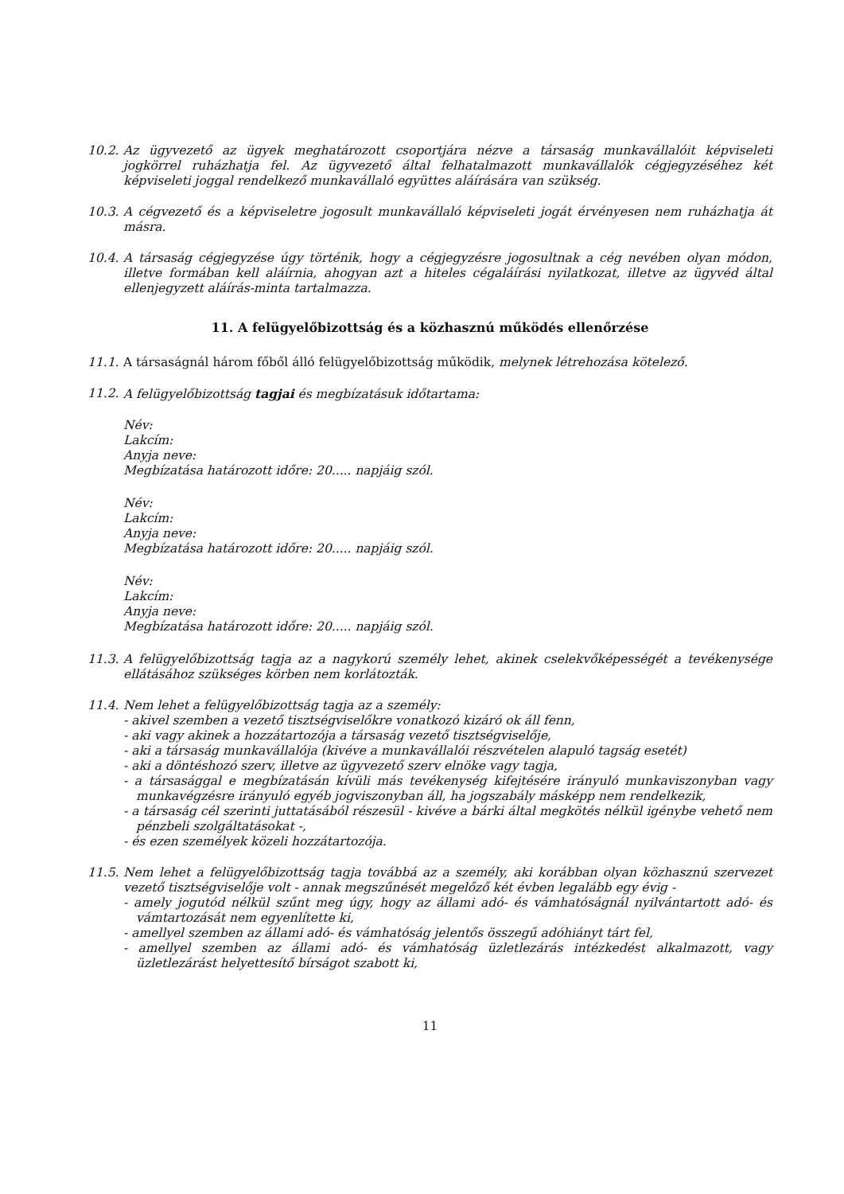10.2.
Az ügyvezető az ügyek meghatározott csoportjára nézve a társaság munkavállalóit képviseleti jogkörrel ruházhatja fel. Az ügyvezető által felhatalmazott munkavállalók cégjegyzéséhez két képviseleti joggal rendelkező munkavállaló együttes aláírására van szükség.
10.3.
A cégvezető és a képviseletre jogosult munkavállaló képviseleti jogát érvényesen nem ruházhatja át másra.
10.4.
A társaság cégjegyzése úgy történik, hogy a cégjegyzésre jogosultnak a cég nevében olyan módon, illetve formában kell aláírnia, ahogyan azt a hiteles cégaláírási nyilatkozat, illetve az ügyvéd által ellenjegyzett aláírás-minta tartalmazza.
11. A felügyelőbizottság és a közhasznú működés ellenőrzése
11.1.
A társaságnál három főből álló felügyelőbizottság működik, melynek létrehozása kötelező.
11.2.
A felügyelőbizottság tagjai és megbízatásuk időtartama:
Név:
Lakcím:
Anyja neve:
Megbízatása határozott időre: 20..... napjáig szól.
Név:
Lakcím:
Anyja neve:
Megbízatása határozott időre: 20..... napjáig szól.
Név:
Lakcím:
Anyja neve:
Megbízatása határozott időre: 20..... napjáig szól.
11.3.
A felügyelőbizottság tagja az a nagykorú személy lehet, akinek cselekvőképességét a tevékenysége ellátásához szükséges körben nem korlátozták.
11.4.
Nem lehet a felügyelőbizottság tagja az a személy:
- akivel szemben a vezető tisztségviselőkre vonatkozó kizáró ok áll fenn,
- aki vagy akinek a hozzátartozója a társaság vezető tisztségviselője,
- aki a társaság munkavállalója (kivéve a munkavállalói részvételen alapuló tagság esetét)
- aki a döntéshozó szerv, illetve az ügyvezető szerv elnöke vagy tagja,
- a társasággal e megbízatásán kívüli más tevékenység kifejtésére irányuló munkaviszonyban vagy munkavégzésre irányuló egyéb jogviszonyban áll, ha jogszabály másképp nem rendelkezik,
- a társaság cél szerinti juttatásából részesül - kivéve a bárki által megkötés nélkül igénybe vehető nem pénzbeli szolgáltatásokat -,
- és ezen személyek közeli hozzátartozója.
11.5.
Nem lehet a felügyelőbizottság tagja továbbá az a személy, aki korábban olyan közhasznú szervezet vezető tisztségviselője volt - annak megszűnését megelőző két évben legalább egy évig -
- amely jogutód nélkül szűnt meg úgy, hogy az állami adó- és vámhatóságnál nyilvántartott adó- és vámtartozását nem egyenlítette ki,
- amellyel szemben az állami adó- és vámhatóság jelentős összegű adóhiányt tárt fel,
- amellyel szemben az állami adó- és vámhatóság üzletlezárás intézkedést alkalmazott, vagy üzletlezárást helyettesítő bírságot szabott ki,
11